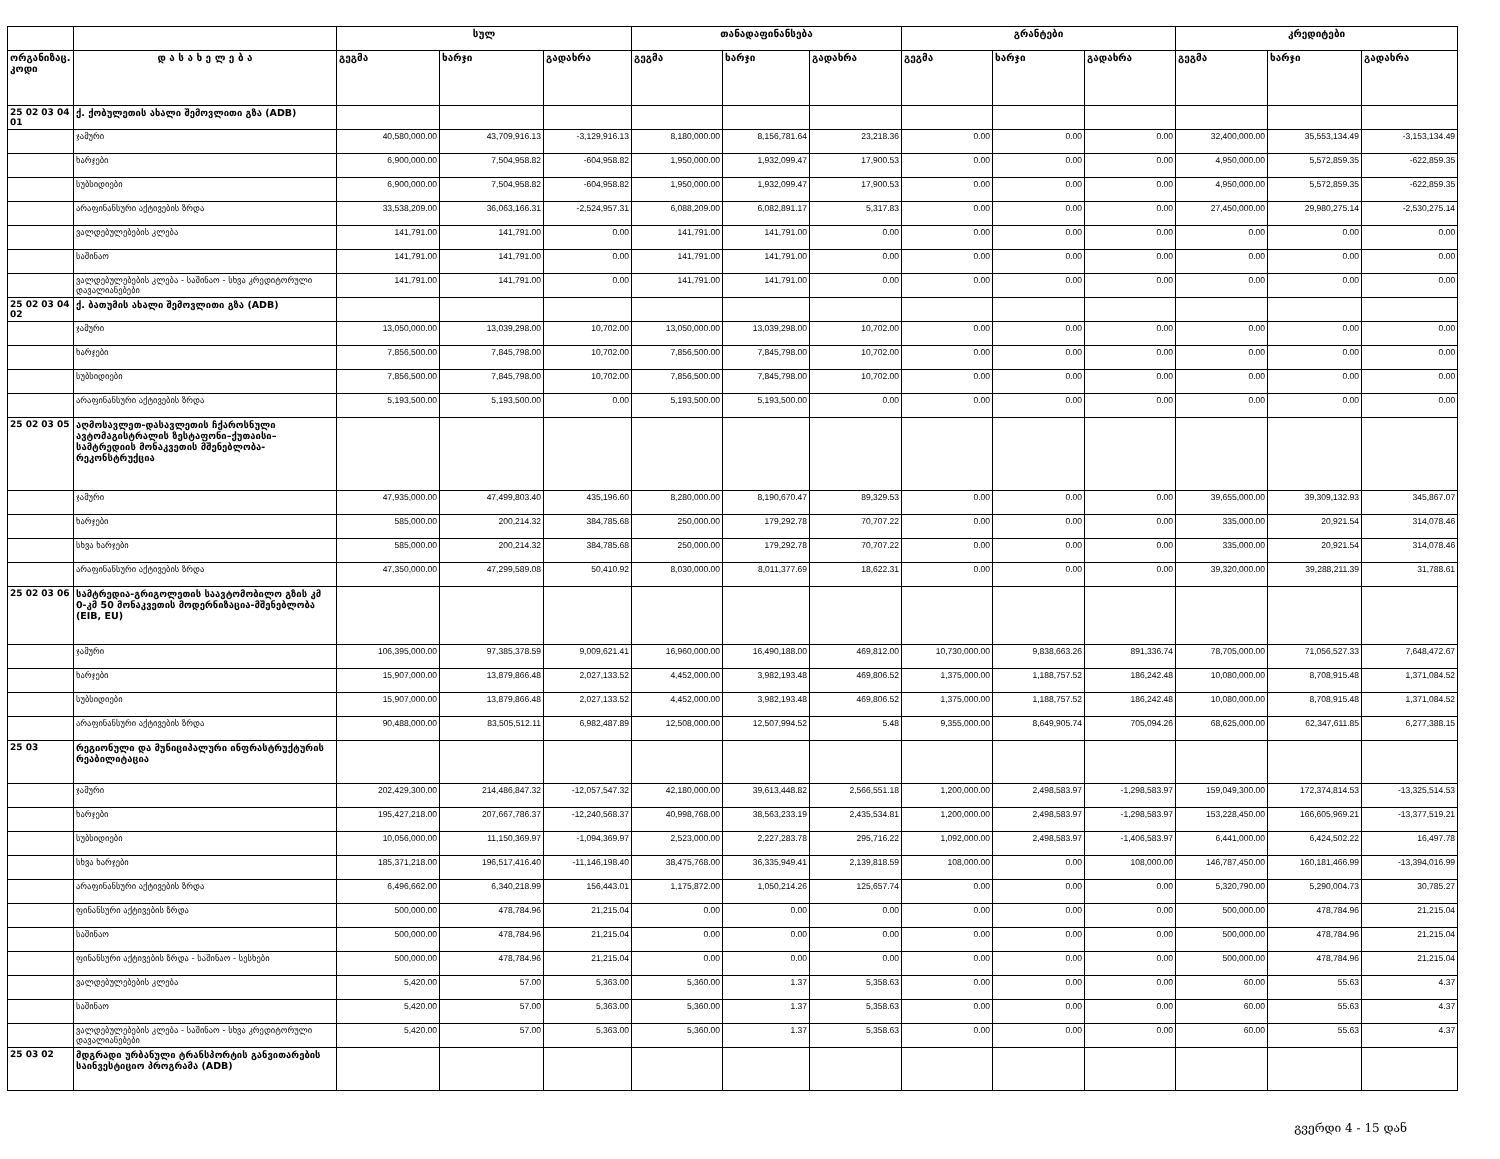| | | სულ | | | თანადაფინანსება | | | გრანტები | | | კრედიტები | | |
| --- | --- | --- | --- | --- | --- | --- | --- | --- | --- | --- | --- | --- | --- |
| ორგანიზაც. კოდი | დ ა ს ა ხ ე ლ ე ბ ა | გეგმა | ხარჯი | გადახრა | გეგმა | ხარჯი | გადახრა | გეგმა | ხარჯი | გადახრა | გეგმა | ხარჯი | გადახრა |
| 25 02 03 04 01 | ქ. ქობულეთის ახალი შემოვლითი გზა (ADB) | | | | | | | | | | | | |
| | ჯამური | 40,580,000.00 | 43,709,916.13 | -3,129,916.13 | 8,180,000.00 | 8,156,781.64 | 23,218.36 | 0.00 | 0.00 | 0.00 | 32,400,000.00 | 35,553,134.49 | -3,153,134.49 |
| | ხარჯები | 6,900,000.00 | 7,504,958.82 | -604,958.82 | 1,950,000.00 | 1,932,099.47 | 17,900.53 | 0.00 | 0.00 | 0.00 | 4,950,000.00 | 5,572,859.35 | -622,859.35 |
| | სუბსიდიები | 6,900,000.00 | 7,504,958.82 | -604,958.82 | 1,950,000.00 | 1,932,099.47 | 17,900.53 | 0.00 | 0.00 | 0.00 | 4,950,000.00 | 5,572,859.35 | -622,859.35 |
| | არაფინანსური აქტივების ზრდა | 33,538,209.00 | 36,063,166.31 | -2,524,957.31 | 6,088,209.00 | 6,082,891.17 | 5,317.83 | 0.00 | 0.00 | 0.00 | 27,450,000.00 | 29,980,275.14 | -2,530,275.14 |
| | ვალდებულებების კლება | 141,791.00 | 141,791.00 | 0.00 | 141,791.00 | 141,791.00 | 0.00 | 0.00 | 0.00 | 0.00 | 0.00 | 0.00 | 0.00 |
| | საშინაო | 141,791.00 | 141,791.00 | 0.00 | 141,791.00 | 141,791.00 | 0.00 | 0.00 | 0.00 | 0.00 | 0.00 | 0.00 | 0.00 |
| | ვალდებულებების კლება - საშინაო - სხვა კრედიტორული დავალიანებები | 141,791.00 | 141,791.00 | 0.00 | 141,791.00 | 141,791.00 | 0.00 | 0.00 | 0.00 | 0.00 | 0.00 | 0.00 | 0.00 |
| 25 02 03 04 02 | ქ. ბათუმის ახალი შემოვლითი გზა (ADB) | | | | | | | | | | | | |
| | ჯამური | 13,050,000.00 | 13,039,298.00 | 10,702.00 | 13,050,000.00 | 13,039,298.00 | 10,702.00 | 0.00 | 0.00 | 0.00 | 0.00 | 0.00 | 0.00 |
| | ხარჯები | 7,856,500.00 | 7,845,798.00 | 10,702.00 | 7,856,500.00 | 7,845,798.00 | 10,702.00 | 0.00 | 0.00 | 0.00 | 0.00 | 0.00 | 0.00 |
| | სუბსიდიები | 7,856,500.00 | 7,845,798.00 | 10,702.00 | 7,856,500.00 | 7,845,798.00 | 10,702.00 | 0.00 | 0.00 | 0.00 | 0.00 | 0.00 | 0.00 |
| | არაფინანსური აქტივების ზრდა | 5,193,500.00 | 5,193,500.00 | 0.00 | 5,193,500.00 | 5,193,500.00 | 0.00 | 0.00 | 0.00 | 0.00 | 0.00 | 0.00 | 0.00 |
| 25 02 03 05 | აღმოსავლეთ-დასავლეთის ჩქაროსნული ავტომაგისტრალის ზესტაფონი–ქუთაისი–სამტრედიის მონაკვეთის მშენებლობა-რეკონსტრუქცია | | | | | | | | | | | | |
| | ჯამური | 47,935,000.00 | 47,499,803.40 | 435,196.60 | 8,280,000.00 | 8,190,670.47 | 89,329.53 | 0.00 | 0.00 | 0.00 | 39,655,000.00 | 39,309,132.93 | 345,867.07 |
| | ხარჯები | 585,000.00 | 200,214.32 | 384,785.68 | 250,000.00 | 179,292.78 | 70,707.22 | 0.00 | 0.00 | 0.00 | 335,000.00 | 20,921.54 | 314,078.46 |
| | სხვა ხარჯები | 585,000.00 | 200,214.32 | 384,785.68 | 250,000.00 | 179,292.78 | 70,707.22 | 0.00 | 0.00 | 0.00 | 335,000.00 | 20,921.54 | 314,078.46 |
| | არაფინანსური აქტივების ზრდა | 47,350,000.00 | 47,299,589.08 | 50,410.92 | 8,030,000.00 | 8,011,377.69 | 18,622.31 | 0.00 | 0.00 | 0.00 | 39,320,000.00 | 39,288,211.39 | 31,788.61 |
| 25 02 03 06 | სამტრედია-გრიგოლეთის საავტომობილო გზის კმ 0-კმ 50 მონაკვეთის მოდერნიზაცია-მშენებლობა (EIB, EU) | | | | | | | | | | | | |
| | ჯამური | 106,395,000.00 | 97,385,378.59 | 9,009,621.41 | 16,960,000.00 | 16,490,188.00 | 469,812.00 | 10,730,000.00 | 9,838,663.26 | 891,336.74 | 78,705,000.00 | 71,056,527.33 | 7,648,472.67 |
| | ხარჯები | 15,907,000.00 | 13,879,866.48 | 2,027,133.52 | 4,452,000.00 | 3,982,193.48 | 469,806.52 | 1,375,000.00 | 1,188,757.52 | 186,242.48 | 10,080,000.00 | 8,708,915.48 | 1,371,084.52 |
| | სუბსიდიები | 15,907,000.00 | 13,879,866.48 | 2,027,133.52 | 4,452,000.00 | 3,982,193.48 | 469,806.52 | 1,375,000.00 | 1,188,757.52 | 186,242.48 | 10,080,000.00 | 8,708,915.48 | 1,371,084.52 |
| | არაფინანსური აქტივების ზრდა | 90,488,000.00 | 83,505,512.11 | 6,982,487.89 | 12,508,000.00 | 12,507,994.52 | 5.48 | 9,355,000.00 | 8,649,905.74 | 705,094.26 | 68,625,000.00 | 62,347,611.85 | 6,277,388.15 |
| 25 03 | რეგიონული და მუნიციპალური ინფრასტრუქტურის რეაბილიტაცია | | | | | | | | | | | | |
| | ჯამური | 202,429,300.00 | 214,486,847.32 | -12,057,547.32 | 42,180,000.00 | 39,613,448.82 | 2,566,551.18 | 1,200,000.00 | 2,498,583.97 | -1,298,583.97 | 159,049,300.00 | 172,374,814.53 | -13,325,514.53 |
| | ხარჯები | 195,427,218.00 | 207,667,786.37 | -12,240,568.37 | 40,998,768.00 | 38,563,233.19 | 2,435,534.81 | 1,200,000.00 | 2,498,583.97 | -1,298,583.97 | 153,228,450.00 | 166,605,969.21 | -13,377,519.21 |
| | სუბსიდიები | 10,056,000.00 | 11,150,369.97 | -1,094,369.97 | 2,523,000.00 | 2,227,283.78 | 295,716.22 | 1,092,000.00 | 2,498,583.97 | -1,406,583.97 | 6,441,000.00 | 6,424,502.22 | 16,497.78 |
| | სხვა ხარჯები | 185,371,218.00 | 196,517,416.40 | -11,146,198.40 | 38,475,768.00 | 36,335,949.41 | 2,139,818.59 | 108,000.00 | 0.00 | 108,000.00 | 146,787,450.00 | 160,181,466.99 | -13,394,016.99 |
| | არაფინანსური აქტივების ზრდა | 6,496,662.00 | 6,340,218.99 | 156,443.01 | 1,175,872.00 | 1,050,214.26 | 125,657.74 | 0.00 | 0.00 | 0.00 | 5,320,790.00 | 5,290,004.73 | 30,785.27 |
| | ფინანსური აქტივების ზრდა | 500,000.00 | 478,784.96 | 21,215.04 | 0.00 | 0.00 | 0.00 | 0.00 | 0.00 | 0.00 | 500,000.00 | 478,784.96 | 21,215.04 |
| | საშინაო | 500,000.00 | 478,784.96 | 21,215.04 | 0.00 | 0.00 | 0.00 | 0.00 | 0.00 | 0.00 | 500,000.00 | 478,784.96 | 21,215.04 |
| | ფინანსური აქტივების ზრდა - საშინაო - სესხები | 500,000.00 | 478,784.96 | 21,215.04 | 0.00 | 0.00 | 0.00 | 0.00 | 0.00 | 0.00 | 500,000.00 | 478,784.96 | 21,215.04 |
| | ვალდებულებების კლება | 5,420.00 | 57.00 | 5,363.00 | 5,360.00 | 1.37 | 5,358.63 | 0.00 | 0.00 | 0.00 | 60.00 | 55.63 | 4.37 |
| | საშინაო | 5,420.00 | 57.00 | 5,363.00 | 5,360.00 | 1.37 | 5,358.63 | 0.00 | 0.00 | 0.00 | 60.00 | 55.63 | 4.37 |
| | ვალდებულებების კლება - საშინაო - სხვა კრედიტორული დავალიანებები | 5,420.00 | 57.00 | 5,363.00 | 5,360.00 | 1.37 | 5,358.63 | 0.00 | 0.00 | 0.00 | 60.00 | 55.63 | 4.37 |
| 25 03 02 | მდგრადი ურბანული ტრანსპორტის განვითარების საინვესტიციო პროგრამა (ADB) | | | | | | | | | | | | |
გვერდი 4 - 15 დან